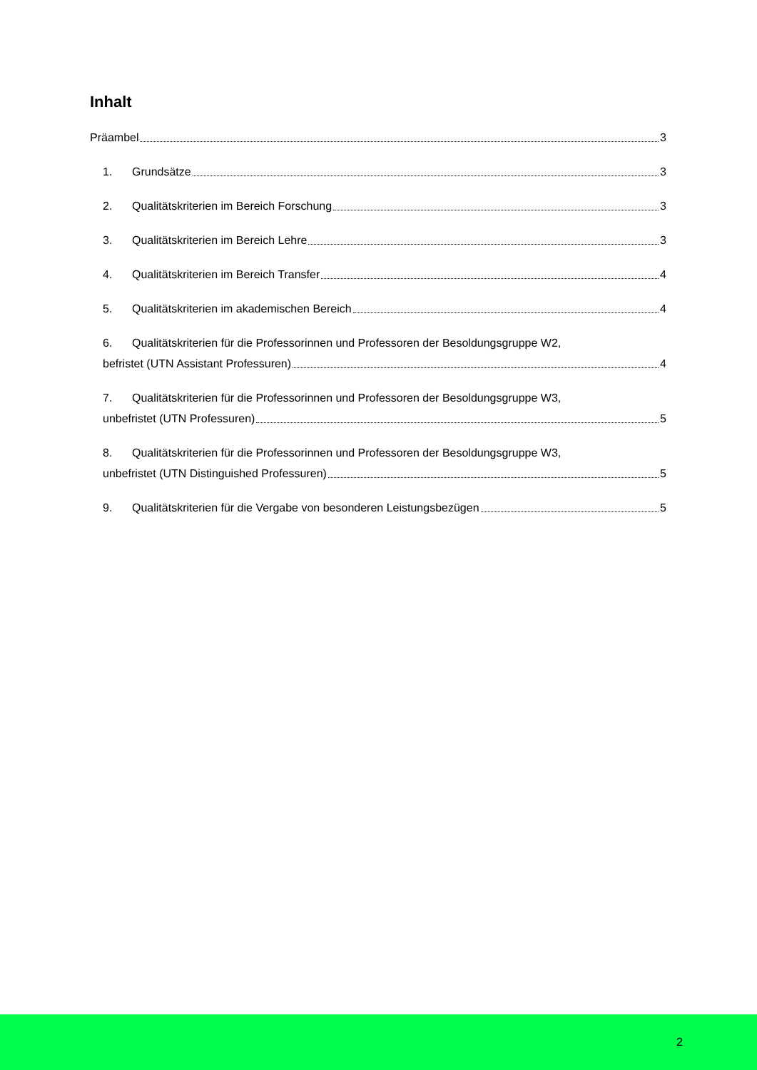Inhalt
Präambel 3
1. Grundsätze 3
2. Qualitätskriterien im Bereich Forschung 3
3. Qualitätskriterien im Bereich Lehre 3
4. Qualitätskriterien im Bereich Transfer 4
5. Qualitätskriterien im akademischen Bereich 4
6. Qualitätskriterien für die Professorinnen und Professoren der Besoldungsgruppe W2,
befristet (UTN Assistant Professuren) 4
7. Qualitätskriterien für die Professorinnen und Professoren der Besoldungsgruppe W3,
unbefristet (UTN Professuren) 5
8. Qualitätskriterien für die Professorinnen und Professoren der Besoldungsgruppe W3,
unbefristet (UTN Distinguished Professuren) 5
9. Qualitätskriterien für die Vergabe von besonderen Leistungsbezügen 5
2